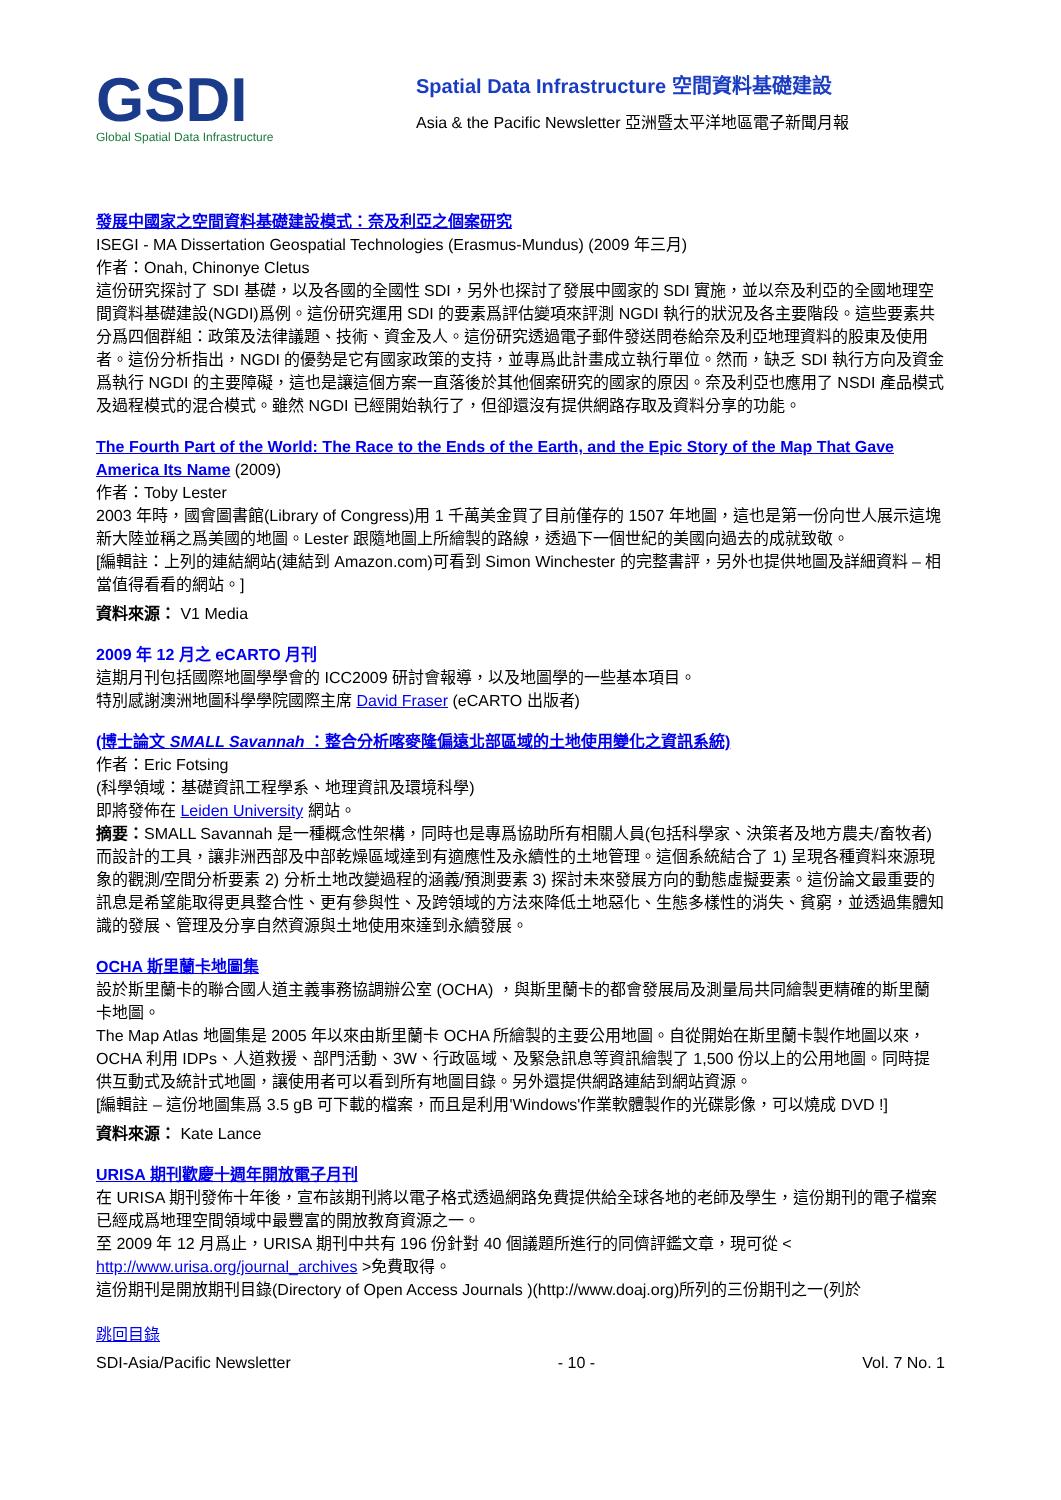GSDI
Global Spatial Data Infrastructure
Spatial Data Infrastructure 空間資料基礎建設
Asia & the Pacific Newsletter 亞洲暨太平洋地區電子新聞月報
發展中國家之空間資料基礎建設模式：奈及利亞之個案研究
ISEGI - MA Dissertation Geospatial Technologies (Erasmus-Mundus) (2009 年三月)
作者：Onah, Chinonye Cletus
這份研究探討了 SDI 基礎，以及各國的全國性 SDI，另外也探討了發展中國家的 SDI 實施，並以奈及利亞的全國地理空間資料基礎建設(NGDI)爲例。這份研究運用 SDI 的要素爲評估變項來評測 NGDI 執行的狀況及各主要階段。這些要素共分爲四個群組：政策及法律議題、技術、資金及人。這份研究透過電子郵件發送問卷給奈及利亞地理資料的股東及使用者。這份分析指出，NGDI 的優勢是它有國家政策的支持，並專爲此計畫成立執行單位。然而，缺乏 SDI 執行方向及資金爲執行 NGDI 的主要障礙，這也是讓這個方案一直落後於其他個案研究的國家的原因。奈及利亞也應用了 NSDI 產品模式及過程模式的混合模式。雖然 NGDI 已經開始執行了，但卻還沒有提供網路存取及資料分享的功能。
The Fourth Part of the World: The Race to the Ends of the Earth, and the Epic Story of the Map That Gave America Its Name (2009)
作者：Toby Lester
2003 年時，國會圖書館(Library of Congress)用 1 千萬美金買了目前僅存的 1507 年地圖，這也是第一份向世人展示這塊新大陸並稱之爲美國的地圖。Lester 跟隨地圖上所繪製的路線，透過下一個世紀的美國向過去的成就致敬。
[編輯註：上列的連結網站(連結到 Amazon.com)可看到 Simon Winchester 的完整書評，另外也提供地圖及詳細資料 – 相當值得看看的網站。]
資料來源： V1 Media
2009 年 12 月之 eCARTO 月刊
這期月刊包括國際地圖學學會的 ICC2009 研討會報導，以及地圖學的一些基本項目。
特別感謝澳洲地圖科學學院國際主席 David Fraser (eCARTO 出版者)
(博士論文 SMALL Savannah ：整合分析喀麥隆偏遠北部區域的土地使用變化之資訊系統)
作者：Eric Fotsing
(科學領域：基礎資訊工程學系、地理資訊及環境科學)
即將發佈在 Leiden University 網站。
摘要：SMALL Savannah 是一種概念性架構，同時也是專爲協助所有相關人員(包括科學家、決策者及地方農夫/畜牧者)而設計的工具，讓非洲西部及中部乾燥區域達到有適應性及永續性的土地管理。這個系統結合了 1) 呈現各種資料來源現象的觀測/空間分析要素 2) 分析土地改變過程的涵義/預測要素 3) 探討未來發展方向的動態虛擬要素。這份論文最重要的訊息是希望能取得更具整合性、更有參與性、及跨領域的方法來降低土地惡化、生態多樣性的消失、貧窮，並透過集體知識的發展、管理及分享自然資源與土地使用來達到永續發展。
OCHA 斯里蘭卡地圖集
設於斯里蘭卡的聯合國人道主義事務協調辦公室 (OCHA) ，與斯里蘭卡的都會發展局及測量局共同繪製更精確的斯里蘭卡地圖。
The Map Atlas 地圖集是 2005 年以來由斯里蘭卡 OCHA 所繪製的主要公用地圖。自從開始在斯里蘭卡製作地圖以來，OCHA 利用 IDPs、人道救援、部門活動、3W、行政區域、及緊急訊息等資訊繪製了 1,500 份以上的公用地圖。同時提供互動式及統計式地圖，讓使用者可以看到所有地圖目錄。另外還提供網路連結到網站資源。
[編輯註 – 這份地圖集爲 3.5 gB 可下載的檔案，而且是利用'Windows'作業軟體製作的光碟影像，可以燒成 DVD !]
資料來源： Kate Lance
URISA 期刊歡慶十週年開放電子月刊
在 URISA 期刊發佈十年後，宣布該期刊將以電子格式透過網路免費提供給全球各地的老師及學生，這份期刊的電子檔案已經成爲地理空間領域中最豐富的開放教育資源之一。
至 2009 年 12 月爲止，URISA 期刊中共有 196 份針對 40 個議題所進行的同儕評鑑文章，現可從 < http://www.urisa.org/journal_archives >免費取得。
這份期刊是開放期刊目錄(Directory of Open Access Journals )(http://www.doaj.org)所列的三份期刊之一(列於
跳回目錄
SDI-Asia/Pacific Newsletter - 10 - Vol. 7 No. 1